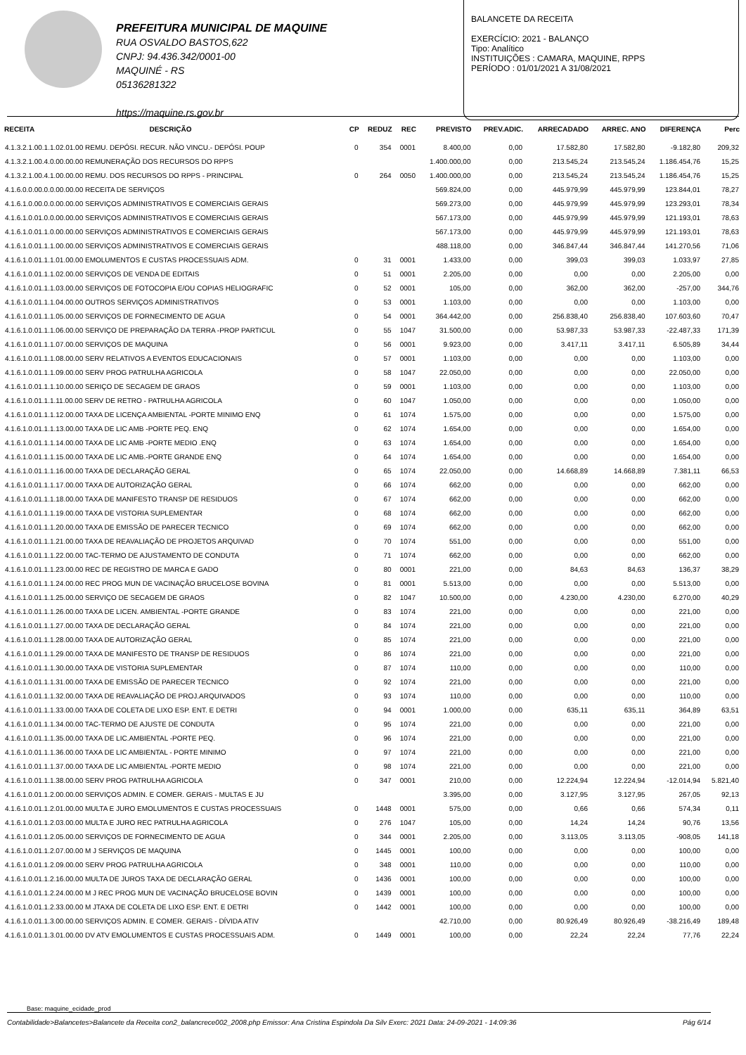PREFEITURA MUNICIPAL DE MAQUINE
RUA OSVALDO BASTOS,622
CNPJ: 94.436.342/0001-00
MAQUINÉ - RS
05136281322
https://maquine.rs.gov.br
BALANCETE DA RECEITA
EXERCÍCIO: 2021 - BALANÇO
Tipo: Analítico
INSTITUIÇÕES : CAMARA, MAQUINE, RPPS
PERÍODO : 01/01/2021 A 31/08/2021
| RECEITA | DESCRIÇÃO | CP | REDUZ | REC | PREVISTO | PREV.ADIC. | ARRECADADO | ARREC. ANO | DIFERENÇA | Perc |
| --- | --- | --- | --- | --- | --- | --- | --- | --- | --- | --- |
| 4.1.3.2.1.00.1.1.02.01.00 REMU. DEPÓSI. RECUR. NÃO VINCU.- DEPÓSI. POUP | | 0 | 354 | 0001 | 8.400,00 | 0,00 | 17.582,80 | 17.582,80 | -9.182,80 | 209,32 |
| 4.1.3.2.1.00.4.0.00.00.00 REMUNERAÇÃO DOS RECURSOS DO RPPS | | | | | 1.400.000,00 | 0,00 | 213.545,24 | 213.545,24 | 1.186.454,76 | 15,25 |
| 4.1.3.2.1.00.4.1.00.00.00 REMU. DOS RECURSOS DO RPPS - PRINCIPAL | | 0 | 264 | 0050 | 1.400.000,00 | 0,00 | 213.545,24 | 213.545,24 | 1.186.454,76 | 15,25 |
| 4.1.6.0.0.00.0.0.00.00.00 RECEITA DE SERVIÇOS | | | | | 569.824,00 | 0,00 | 445.979,99 | 445.979,99 | 123.844,01 | 78,27 |
| 4.1.6.1.0.00.0.0.00.00.00 SERVIÇOS ADMINISTRATIVOS E COMERCIAIS GERAIS | | | | | 569.273,00 | 0,00 | 445.979,99 | 445.979,99 | 123.293,01 | 78,34 |
| 4.1.6.1.0.01.0.0.00.00.00 SERVIÇOS ADMINISTRATIVOS E COMERCIAIS GERAIS | | | | | 567.173,00 | 0,00 | 445.979,99 | 445.979,99 | 121.193,01 | 78,63 |
| 4.1.6.1.0.01.1.0.00.00.00 SERVIÇOS ADMINISTRATIVOS E COMERCIAIS GERAIS | | | | | 567.173,00 | 0,00 | 445.979,99 | 445.979,99 | 121.193,01 | 78,63 |
| 4.1.6.1.0.01.1.1.00.00.00 SERVIÇOS ADMINISTRATIVOS E COMERCIAIS GERAIS | | | | | 488.118,00 | 0,00 | 346.847,44 | 346.847,44 | 141.270,56 | 71,06 |
| 4.1.6.1.0.01.1.1.01.00.00 EMOLUMENTOS E CUSTAS PROCESSUAIS ADM. | | 0 | 31 | 0001 | 1.433,00 | 0,00 | 399,03 | 399,03 | 1.033,97 | 27,85 |
| 4.1.6.1.0.01.1.1.02.00.00 SERVIÇOS DE VENDA DE EDITAIS | | 0 | 51 | 0001 | 2.205,00 | 0,00 | 0,00 | 0,00 | 2.205,00 | 0,00 |
| 4.1.6.1.0.01.1.1.03.00.00 SERVIÇOS DE FOTOCOPIA E/OU COPIAS HELIOGRAFIC | | 0 | 52 | 0001 | 105,00 | 0,00 | 362,00 | 362,00 | -257,00 | 344,76 |
| 4.1.6.1.0.01.1.1.04.00.00 OUTROS SERVIÇOS ADMINISTRATIVOS | | 0 | 53 | 0001 | 1.103,00 | 0,00 | 0,00 | 0,00 | 1.103,00 | 0,00 |
| 4.1.6.1.0.01.1.1.05.00.00 SERVIÇOS DE FORNECIMENTO DE AGUA | | 0 | 54 | 0001 | 364.442,00 | 0,00 | 256.838,40 | 256.838,40 | 107.603,60 | 70,47 |
| 4.1.6.1.0.01.1.1.06.00.00 SERVIÇO DE PREPARAÇÃO DA TERRA -PROP PARTICUL | | 0 | 55 | 1047 | 31.500,00 | 0,00 | 53.987,33 | 53.987,33 | -22.487,33 | 171,39 |
| 4.1.6.1.0.01.1.1.07.00.00 SERVIÇOS DE MAQUINA | | 0 | 56 | 0001 | 9.923,00 | 0,00 | 3.417,11 | 3.417,11 | 6.505,89 | 34,44 |
| 4.1.6.1.0.01.1.1.08.00.00 SERV RELATIVOS A EVENTOS EDUCACIONAIS | | 0 | 57 | 0001 | 1.103,00 | 0,00 | 0,00 | 0,00 | 1.103,00 | 0,00 |
| 4.1.6.1.0.01.1.1.09.00.00 SERV PROG PATRULHA AGRICOLA | | 0 | 58 | 1047 | 22.050,00 | 0,00 | 0,00 | 0,00 | 22.050,00 | 0,00 |
| 4.1.6.1.0.01.1.1.10.00.00 SERIÇO DE SECAGEM DE GRAOS | | 0 | 59 | 0001 | 1.103,00 | 0,00 | 0,00 | 0,00 | 1.103,00 | 0,00 |
| 4.1.6.1.0.01.1.1.11.00.00 SERV DE RETRO - PATRULHA AGRICOLA | | 0 | 60 | 1047 | 1.050,00 | 0,00 | 0,00 | 0,00 | 1.050,00 | 0,00 |
| 4.1.6.1.0.01.1.1.12.00.00 TAXA DE LICENÇA AMBIENTAL -PORTE MINIMO ENQ | | 0 | 61 | 1074 | 1.575,00 | 0,00 | 0,00 | 0,00 | 1.575,00 | 0,00 |
| 4.1.6.1.0.01.1.1.13.00.00 TAXA DE LIC AMB -PORTE PEQ. ENQ | | 0 | 62 | 1074 | 1.654,00 | 0,00 | 0,00 | 0,00 | 1.654,00 | 0,00 |
| 4.1.6.1.0.01.1.1.14.00.00 TAXA DE LIC AMB -PORTE MEDIO .ENQ | | 0 | 63 | 1074 | 1.654,00 | 0,00 | 0,00 | 0,00 | 1.654,00 | 0,00 |
| 4.1.6.1.0.01.1.1.15.00.00 TAXA DE LIC AMB.-PORTE GRANDE ENQ | | 0 | 64 | 1074 | 1.654,00 | 0,00 | 0,00 | 0,00 | 1.654,00 | 0,00 |
| 4.1.6.1.0.01.1.1.16.00.00 TAXA DE DECLARAÇÃO GERAL | | 0 | 65 | 1074 | 22.050,00 | 0,00 | 14.668,89 | 14.668,89 | 7.381,11 | 66,53 |
| 4.1.6.1.0.01.1.1.17.00.00 TAXA DE AUTORIZAÇÃO GERAL | | 0 | 66 | 1074 | 662,00 | 0,00 | 0,00 | 0,00 | 662,00 | 0,00 |
| 4.1.6.1.0.01.1.1.18.00.00 TAXA DE MANIFESTO TRANSP DE RESIDUOS | | 0 | 67 | 1074 | 662,00 | 0,00 | 0,00 | 0,00 | 662,00 | 0,00 |
| 4.1.6.1.0.01.1.1.19.00.00 TAXA DE VISTORIA SUPLEMENTAR | | 0 | 68 | 1074 | 662,00 | 0,00 | 0,00 | 0,00 | 662,00 | 0,00 |
| 4.1.6.1.0.01.1.1.20.00.00 TAXA DE EMISSÃO DE PARECER TECNICO | | 0 | 69 | 1074 | 662,00 | 0,00 | 0,00 | 0,00 | 662,00 | 0,00 |
| 4.1.6.1.0.01.1.1.21.00.00 TAXA DE REAVALIAÇÃO DE PROJETOS ARQUIVAD | | 0 | 70 | 1074 | 551,00 | 0,00 | 0,00 | 0,00 | 551,00 | 0,00 |
| 4.1.6.1.0.01.1.1.22.00.00 TAC-TERMO DE AJUSTAMENTO DE CONDUTA | | 0 | 71 | 1074 | 662,00 | 0,00 | 0,00 | 0,00 | 662,00 | 0,00 |
| 4.1.6.1.0.01.1.1.23.00.00 REC DE REGISTRO DE MARCA E GADO | | 0 | 80 | 0001 | 221,00 | 0,00 | 84,63 | 84,63 | 136,37 | 38,29 |
| 4.1.6.1.0.01.1.1.24.00.00 REC PROG MUN DE VACINAÇÃO BRUCELOSE BOVINA | | 0 | 81 | 0001 | 5.513,00 | 0,00 | 0,00 | 0,00 | 5.513,00 | 0,00 |
| 4.1.6.1.0.01.1.1.25.00.00 SERVIÇO DE SECAGEM DE GRAOS | | 0 | 82 | 1047 | 10.500,00 | 0,00 | 4.230,00 | 4.230,00 | 6.270,00 | 40,29 |
| 4.1.6.1.0.01.1.1.26.00.00 TAXA DE LICEN. AMBIENTAL -PORTE GRANDE | | 0 | 83 | 1074 | 221,00 | 0,00 | 0,00 | 0,00 | 221,00 | 0,00 |
| 4.1.6.1.0.01.1.1.27.00.00 TAXA DE DECLARAÇÃO GERAL | | 0 | 84 | 1074 | 221,00 | 0,00 | 0,00 | 0,00 | 221,00 | 0,00 |
| 4.1.6.1.0.01.1.1.28.00.00 TAXA DE AUTORIZAÇÃO GERAL | | 0 | 85 | 1074 | 221,00 | 0,00 | 0,00 | 0,00 | 221,00 | 0,00 |
| 4.1.6.1.0.01.1.1.29.00.00 TAXA DE MANIFESTO DE TRANSP DE RESIDUOS | | 0 | 86 | 1074 | 221,00 | 0,00 | 0,00 | 0,00 | 221,00 | 0,00 |
| 4.1.6.1.0.01.1.1.30.00.00 TAXA DE VISTORIA SUPLEMENTAR | | 0 | 87 | 1074 | 110,00 | 0,00 | 0,00 | 0,00 | 110,00 | 0,00 |
| 4.1.6.1.0.01.1.1.31.00.00 TAXA DE EMISSÃO DE PARECER TECNICO | | 0 | 92 | 1074 | 221,00 | 0,00 | 0,00 | 0,00 | 221,00 | 0,00 |
| 4.1.6.1.0.01.1.1.32.00.00 TAXA DE REAVALIAÇÃO DE PROJ.ARQUIVADOS | | 0 | 93 | 1074 | 110,00 | 0,00 | 0,00 | 0,00 | 110,00 | 0,00 |
| 4.1.6.1.0.01.1.1.33.00.00 TAXA DE COLETA DE LIXO ESP. ENT. E DETRI | | 0 | 94 | 0001 | 1.000,00 | 0,00 | 635,11 | 635,11 | 364,89 | 63,51 |
| 4.1.6.1.0.01.1.1.34.00.00 TAC-TERMO DE AJUSTE DE CONDUTA | | 0 | 95 | 1074 | 221,00 | 0,00 | 0,00 | 0,00 | 221,00 | 0,00 |
| 4.1.6.1.0.01.1.1.35.00.00 TAXA DE LIC.AMBIENTAL -PORTE PEQ. | | 0 | 96 | 1074 | 221,00 | 0,00 | 0,00 | 0,00 | 221,00 | 0,00 |
| 4.1.6.1.0.01.1.1.36.00.00 TAXA DE LIC AMBIENTAL - PORTE MINIMO | | 0 | 97 | 1074 | 221,00 | 0,00 | 0,00 | 0,00 | 221,00 | 0,00 |
| 4.1.6.1.0.01.1.1.37.00.00 TAXA DE LIC AMBIENTAL -PORTE MEDIO | | 0 | 98 | 1074 | 221,00 | 0,00 | 0,00 | 0,00 | 221,00 | 0,00 |
| 4.1.6.1.0.01.1.1.38.00.00 SERV PROG PATRULHA AGRICOLA | | 0 | 347 | 0001 | 210,00 | 0,00 | 12.224,94 | 12.224,94 | -12.014,94 | 5.821,40 |
| 4.1.6.1.0.01.1.2.00.00.00 SERVIÇOS ADMIN. E COMER. GERAIS - MULTAS E JU | | | | | 3.395,00 | 0,00 | 3.127,95 | 3.127,95 | 267,05 | 92,13 |
| 4.1.6.1.0.01.1.2.01.00.00 MULTA E JURO EMOLUMENTOS E CUSTAS PROCESSUAIS | | 0 | 1448 | 0001 | 575,00 | 0,00 | 0,66 | 0,66 | 574,34 | 0,11 |
| 4.1.6.1.0.01.1.2.03.00.00 MULTA E JURO REC PATRULHA AGRICOLA | | 0 | 276 | 1047 | 105,00 | 0,00 | 14,24 | 14,24 | 90,76 | 13,56 |
| 4.1.6.1.0.01.1.2.05.00.00 SERVIÇOS DE FORNECIMENTO DE AGUA | | 0 | 344 | 0001 | 2.205,00 | 0,00 | 3.113,05 | 3.113,05 | -908,05 | 141,18 |
| 4.1.6.1.0.01.1.2.07.00.00 M J SERVIÇOS DE MAQUINA | | 0 | 1445 | 0001 | 100,00 | 0,00 | 0,00 | 0,00 | 100,00 | 0,00 |
| 4.1.6.1.0.01.1.2.09.00.00 SERV PROG PATRULHA AGRICOLA | | 0 | 348 | 0001 | 110,00 | 0,00 | 0,00 | 0,00 | 110,00 | 0,00 |
| 4.1.6.1.0.01.1.2.16.00.00 MULTA DE JUROS TAXA DE DECLARAÇÃO GERAL | | 0 | 1436 | 0001 | 100,00 | 0,00 | 0,00 | 0,00 | 100,00 | 0,00 |
| 4.1.6.1.0.01.1.2.24.00.00 M J REC PROG MUN DE VACINAÇÃO BRUCELOSE BOVIN | | 0 | 1439 | 0001 | 100,00 | 0,00 | 0,00 | 0,00 | 100,00 | 0,00 |
| 4.1.6.1.0.01.1.2.33.00.00 M JTAXA DE COLETA DE LIXO ESP. ENT. E DETRI | | 0 | 1442 | 0001 | 100,00 | 0,00 | 0,00 | 0,00 | 100,00 | 0,00 |
| 4.1.6.1.0.01.1.3.00.00.00 SERVIÇOS ADMIN. E COMER. GERAIS - DÍVIDA ATIV | | | | | 42.710,00 | 0,00 | 80.926,49 | 80.926,49 | -38.216,49 | 189,48 |
| 4.1.6.1.0.01.1.3.01.00.00 DV ATV EMOLUMENTOS E CUSTAS PROCESSUAIS ADM. | | 0 | 1449 | 0001 | 100,00 | 0,00 | 22,24 | 22,24 | 77,76 | 22,24 |
Base: maquine_ecidade_prod
Contabilidade>Balancetes>Balancete da Receita con2_balancrece002_2008.php Emissor: Ana Cristina Espindola Da Silv Exerc: 2021 Data: 24-09-2021 - 14:09:36 Pág 6/14